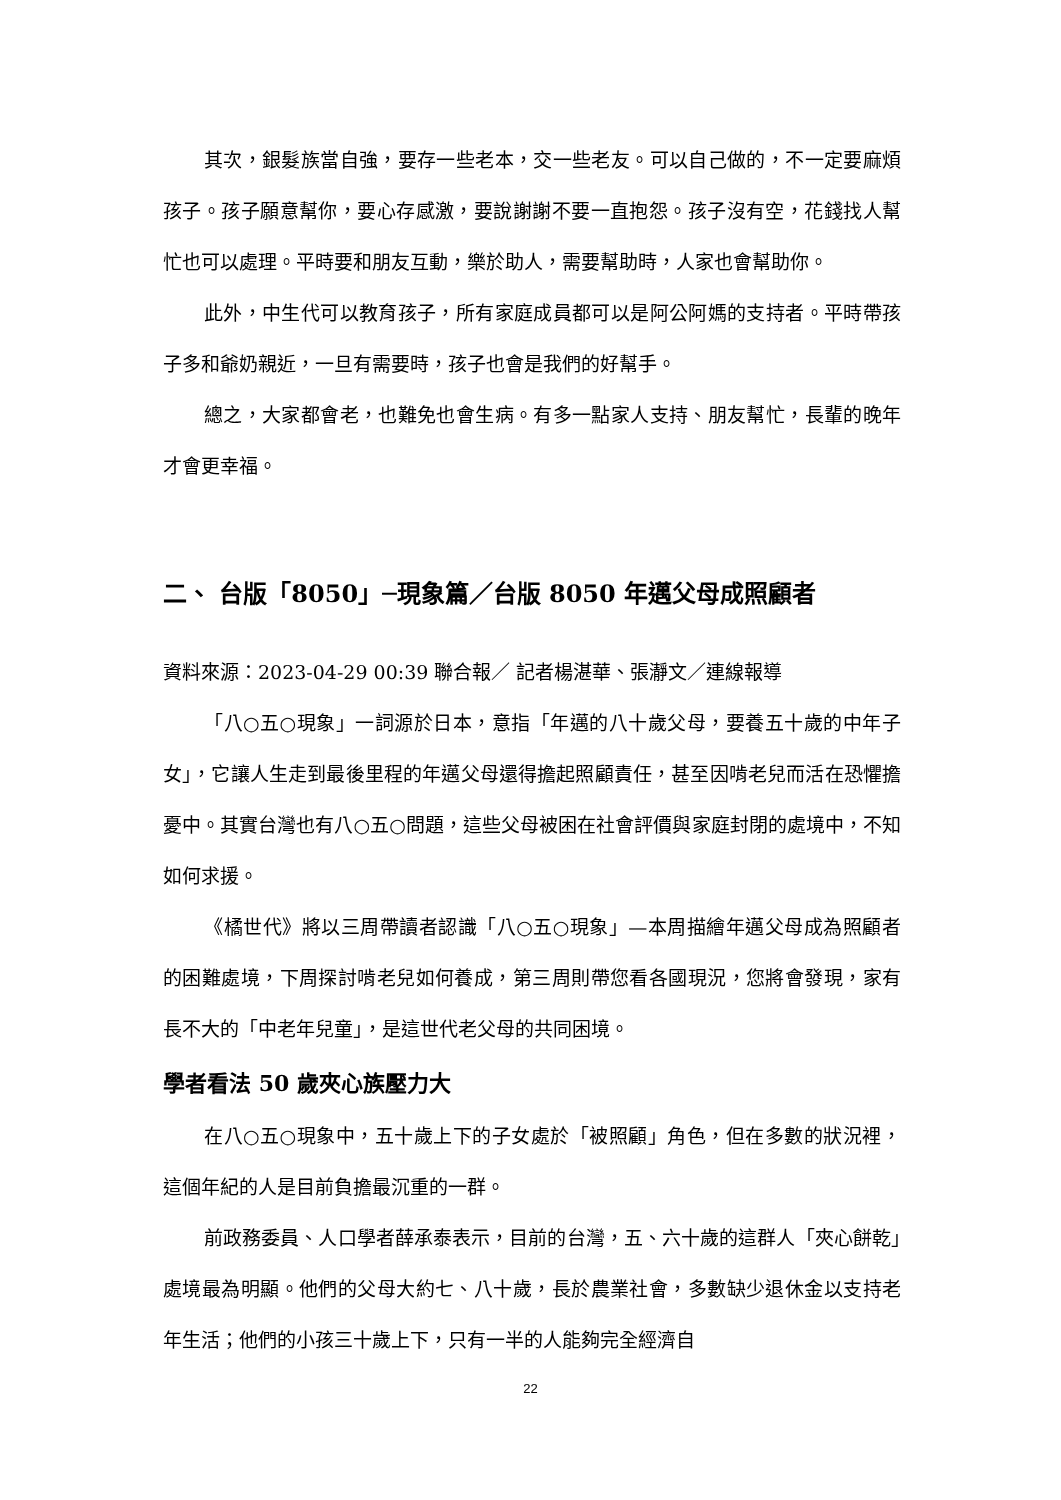其次，銀髮族當自強，要存一些老本，交一些老友。可以自己做的，不一定要麻煩孩子。孩子願意幫你，要心存感激，要說謝謝不要一直抱怨。孩子沒有空，花錢找人幫忙也可以處理。平時要和朋友互動，樂於助人，需要幫助時，人家也會幫助你。
此外，中生代可以教育孩子，所有家庭成員都可以是阿公阿媽的支持者。平時帶孩子多和爺奶親近，一旦有需要時，孩子也會是我們的好幫手。
總之，大家都會老，也難免也會生病。有多一點家人支持、朋友幫忙，長輩的晚年才會更幸福。
二、 台版「8050」─現象篇／台版 8050 年邁父母成照顧者
資料來源：2023-04-29 00:39 聯合報／ 記者楊湛華、張瀞文／連線報導
「八○五○現象」一詞源於日本，意指「年邁的八十歲父母，要養五十歲的中年子女」，它讓人生走到最後里程的年邁父母還得擔起照顧責任，甚至因啃老兒而活在恐懼擔憂中。其實台灣也有八○五○問題，這些父母被困在社會評價與家庭封閉的處境中，不知如何求援。
《橘世代》將以三周帶讀者認識「八○五○現象」—本周描繪年邁父母成為照顧者的困難處境，下周探討啃老兒如何養成，第三周則帶您看各國現況，您將會發現，家有長不大的「中老年兒童」，是這世代老父母的共同困境。
學者看法 50 歲夾心族壓力大
在八○五○現象中，五十歲上下的子女處於「被照顧」角色，但在多數的狀況裡，這個年紀的人是目前負擔最沉重的一群。
前政務委員、人口學者薛承泰表示，目前的台灣，五、六十歲的這群人「夾心餅乾」處境最為明顯。他們的父母大約七、八十歲，長於農業社會，多數缺少退休金以支持老年生活；他們的小孩三十歲上下，只有一半的人能夠完全經濟自
22